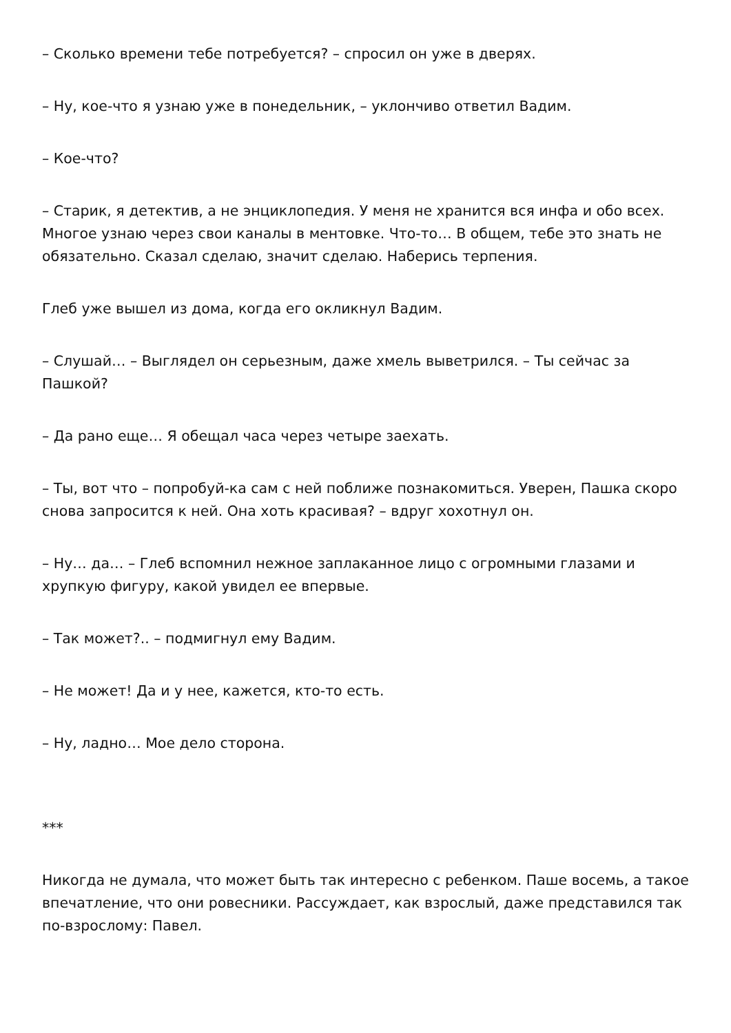– Сколько времени тебе потребуется? – спросил он уже в дверях.
– Ну, кое-что я узнаю уже в понедельник, – уклончиво ответил Вадим.
– Кое-что?
– Старик, я детектив, а не энциклопедия. У меня не хранится вся инфа и обо всех. Многое узнаю через свои каналы в ментовке. Что-то… В общем, тебе это знать не обязательно. Сказал сделаю, значит сделаю. Наберись терпения.
Глеб уже вышел из дома, когда его окликнул Вадим.
– Слушай… – Выглядел он серьезным, даже хмель выветрился. – Ты сейчас за Пашкой?
– Да рано еще… Я обещал часа через четыре заехать.
– Ты, вот что – попробуй-ка сам с ней поближе познакомиться. Уверен, Пашка скоро снова запросится к ней. Она хоть красивая? – вдруг хохотнул он.
– Ну… да… – Глеб вспомнил нежное заплаканное лицо с огромными глазами и хрупкую фигуру, какой увидел ее впервые.
– Так может?.. – подмигнул ему Вадим.
– Не может! Да и у нее, кажется, кто-то есть.
– Ну, ладно… Мое дело сторона.
***
Никогда не думала, что может быть так интересно с ребенком. Паше восемь, а такое впечатление, что они ровесники. Рассуждает, как взрослый, даже представился так по-взрослому: Павел.